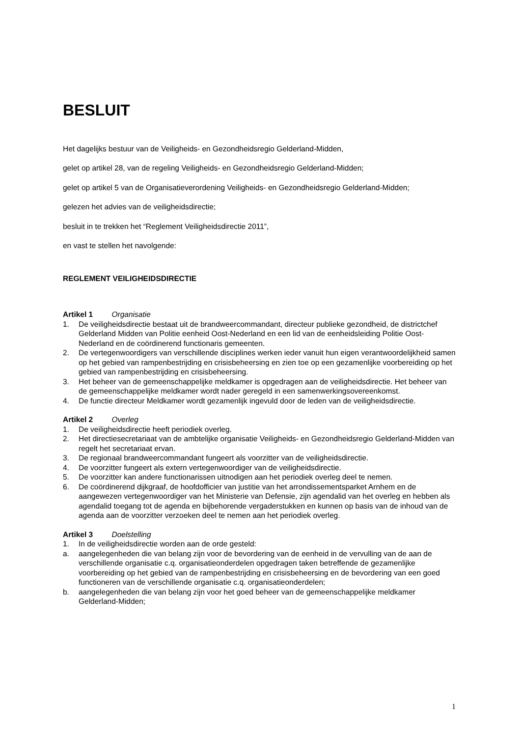BESLUIT
Het dagelijks bestuur van de Veiligheids- en Gezondheidsregio Gelderland-Midden,
gelet op artikel 28, van de regeling Veiligheids- en Gezondheidsregio Gelderland-Midden;
gelet op artikel 5 van de Organisatieverordening Veiligheids- en Gezondheidsregio Gelderland-Midden;
gelezen het advies van de veiligheidsdirectie;
besluit in te trekken het “Reglement Veiligheidsdirectie 2011”,
en vast te stellen het navolgende:
REGLEMENT VEILIGHEIDSDIRECTIE
Artikel 1 Organisatie
1. De veiligheidsdirectie bestaat uit de brandweercommandant, directeur publieke gezondheid, de districtchef Gelderland Midden van Politie eenheid Oost-Nederland en een lid van de eenheidsleiding Politie Oost-Nederland en de coördinerend functionaris gemeenten.
2. De vertegenwoordigers van verschillende disciplines werken ieder vanuit hun eigen verantwoordelijkheid samen op het gebied van rampenbestrijding en crisisbeheersing en zien toe op een gezamenlijke voorbereiding op het gebied van rampenbestrijding en crisisbeheersing.
3. Het beheer van de gemeenschappelijke meldkamer is opgedragen aan de veiligheidsdirectie. Het beheer van de gemeenschappelijke meldkamer wordt nader geregeld in een samenwerkingsovereenkomst.
4. De functie directeur Meldkamer wordt gezamenlijk ingevuld door de leden van de veiligheidsdirectie.
Artikel 2 Overleg
1. De veiligheidsdirectie heeft periodiek overleg.
2. Het directiesecretariaat van de ambtelijke organisatie Veiligheids- en Gezondheidsregio Gelderland-Midden van regelt het secretariaat ervan.
3. De regionaal brandweercommandant fungeert als voorzitter van de veiligheidsdirectie.
4. De voorzitter fungeert als extern vertegenwoordiger van de veiligheidsdirectie.
5. De voorzitter kan andere functionarissen uitnodigen aan het periodiek overleg deel te nemen.
6. De coördinerend dijkgraaf, de hoofdofficier van justitie van het arrondissementsparket Arnhem en de aangewezen vertegenwoordiger van het Ministerie van Defensie, zijn agendalid van het overleg en hebben als agendalid toegang tot de agenda en bijbehorende vergaderstukken en kunnen op basis van de inhoud van de agenda aan de voorzitter verzoeken deel te nemen aan het periodiek overleg.
Artikel 3 Doelstelling
1. In de veiligheidsdirectie worden aan de orde gesteld:
a. aangelegenheden die van belang zijn voor de bevordering van de eenheid in de vervulling van de aan de verschillende organisatie c.q. organisatieonderdelen opgedragen taken betreffende de gezamenlijke voorbereiding op het gebied van de rampenbestrijding en crisisbeheersing en de bevordering van een goed functioneren van de verschillende organisatie c.q. organisatieonderdelen;
b. aangelegenheden die van belang zijn voor het goed beheer van de gemeenschappelijke meldkamer Gelderland-Midden;
1